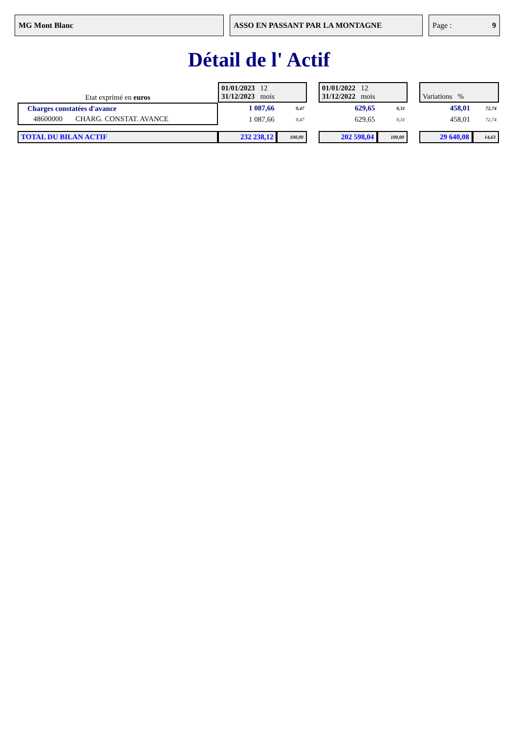MG Mont Blanc ASSO EN PASSANT PAR LA MONTAGNE Page : 9
Détail de l' Actif
| Etat exprimé en euros | 01/01/2023 12 31/12/2023 mois | | | 01/01/2022 12 31/12/2022 mois | | | Variations % | |
| Charges constatées d'avance | 1 087,66 | 0,47 | | 629,65 | 0,31 | | 458,01 | 72,74 |
| 48600000 CHARG. CONSTAT. AVANCE | 1 087,66 | 0,47 | | 629,65 | 0,31 | | 458,01 | 72,74 |
| TOTAL DU BILAN ACTIF | 232 238,12 | 100,00 | | 202 598,04 | 100,00 | | 29 640,08 | 14,63 |